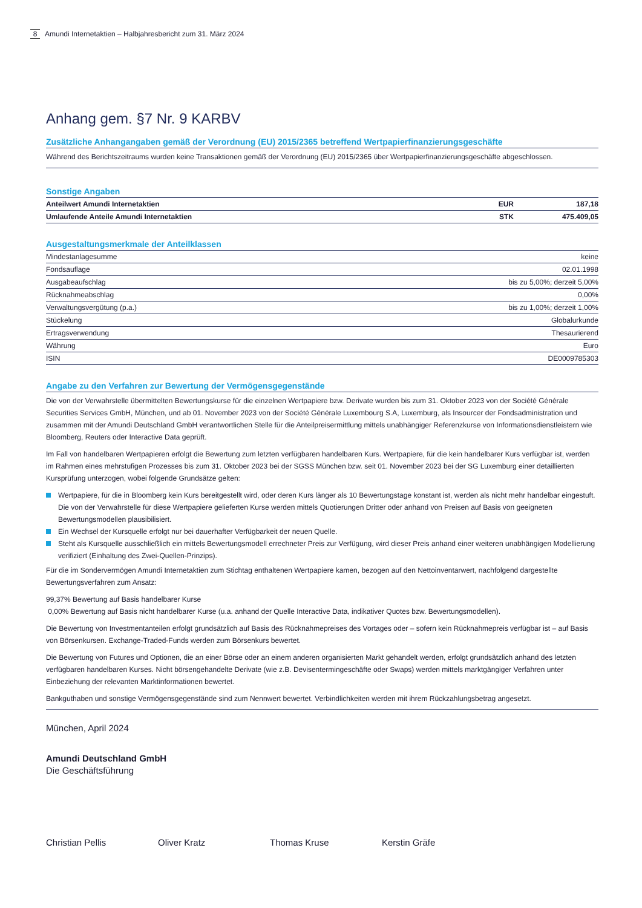8 Amundi Internetaktien – Halbjahresbericht zum 31. März 2024
Anhang gem. §7 Nr. 9 KARBV
Zusätzliche Anhangangaben gemäß der Verordnung (EU) 2015/2365 betreffend Wertpapierfinanzierungsgeschäfte
Während des Berichtszeitraums wurden keine Transaktionen gemäß der Verordnung (EU) 2015/2365 über Wertpapierfinanzierungsgeschäfte abgeschlossen.
Sonstige Angaben
| Anteilwert Amundi Internetaktien | EUR | 187,18 |
| Umlaufende Anteile Amundi Internetaktien | STK | 475.409,05 |
Ausgestaltungsmerkmale der Anteilklassen
| Mindestanlagesumme | keine |
| Fondsauflage | 02.01.1998 |
| Ausgabeaufschlag | bis zu 5,00%; derzeit 5,00% |
| Rücknahmeabschlag | 0,00% |
| Verwaltungsvergütung (p.a.) | bis zu 1,00%; derzeit 1,00% |
| Stückelung | Globalurkunde |
| Ertragsverwendung | Thesaurierend |
| Währung | Euro |
| ISIN | DE0009785303 |
Angabe zu den Verfahren zur Bewertung der Vermögensgegenstände
Die von der Verwahrstelle übermittelten Bewertungskurse für die einzelnen Wertpapiere bzw. Derivate wurden bis zum 31. Oktober 2023 von der Société Générale Securities Services GmbH, München, und ab 01. November 2023 von der Société Générale Luxembourg S.A, Luxemburg, als Insourcer der Fondsadministration und zusammen mit der Amundi Deutschland GmbH verantwortlichen Stelle für die Anteilpreisermittlung mittels unabhängiger Referenzkurse von Informationsdienstleistern wie Bloomberg, Reuters oder Interactive Data geprüft.
Im Fall von handelbaren Wertpapieren erfolgt die Bewertung zum letzten verfügbaren handelbaren Kurs. Wertpapiere, für die kein handelbarer Kurs verfügbar ist, werden im Rahmen eines mehrstufigen Prozesses bis zum 31. Oktober 2023 bei der SGSS München bzw. seit 01. November 2023 bei der SG Luxemburg einer detaillierten Kursprüfung unterzogen, wobei folgende Grundsätze gelten:
Wertpapiere, für die in Bloomberg kein Kurs bereitgestellt wird, oder deren Kurs länger als 10 Bewertungstage konstant ist, werden als nicht mehr handelbar eingestuft. Die von der Verwahrstelle für diese Wertpapiere gelieferten Kurse werden mittels Quotierungen Dritter oder anhand von Preisen auf Basis von geeigneten Bewertungsmodellen plausibilisiert.
Ein Wechsel der Kursquelle erfolgt nur bei dauerhafter Verfügbarkeit der neuen Quelle.
Steht als Kursquelle ausschließlich ein mittels Bewertungsmodell errechneter Preis zur Verfügung, wird dieser Preis anhand einer weiteren unabhängigen Modellierung verifiziert (Einhaltung des Zwei-Quellen-Prinzips).
Für die im Sondervermögen Amundi Internetaktien zum Stichtag enthaltenen Wertpapiere kamen, bezogen auf den Nettoinventarwert, nachfolgend dargestellte Bewertungsverfahren zum Ansatz:
99,37% Bewertung auf Basis handelbarer Kurse
0,00% Bewertung auf Basis nicht handelbarer Kurse (u.a. anhand der Quelle Interactive Data, indikativer Quotes bzw. Bewertungsmodellen).
Die Bewertung von Investmentanteilen erfolgt grundsätzlich auf Basis des Rücknahmepreises des Vortages oder – sofern kein Rücknahmepreis verfügbar ist – auf Basis von Börsenkursen. Exchange-Traded-Funds werden zum Börsenkurs bewertet.
Die Bewertung von Futures und Optionen, die an einer Börse oder an einem anderen organisierten Markt gehandelt werden, erfolgt grundsätzlich anhand des letzten verfügbaren handelbaren Kurses. Nicht börsengehandelte Derivate (wie z.B. Devisentermingeschäfte oder Swaps) werden mittels marktgängiger Verfahren unter Einbeziehung der relevanten Marktinformationen bewertet.
Bankguthaben und sonstige Vermögensgegenstände sind zum Nennwert bewertet. Verbindlichkeiten werden mit ihrem Rückzahlungsbetrag angesetzt.
München, April 2024
Amundi Deutschland GmbH
Die Geschäftsführung
Christian Pellis Oliver Kratz Thomas Kruse Kerstin Gräfe